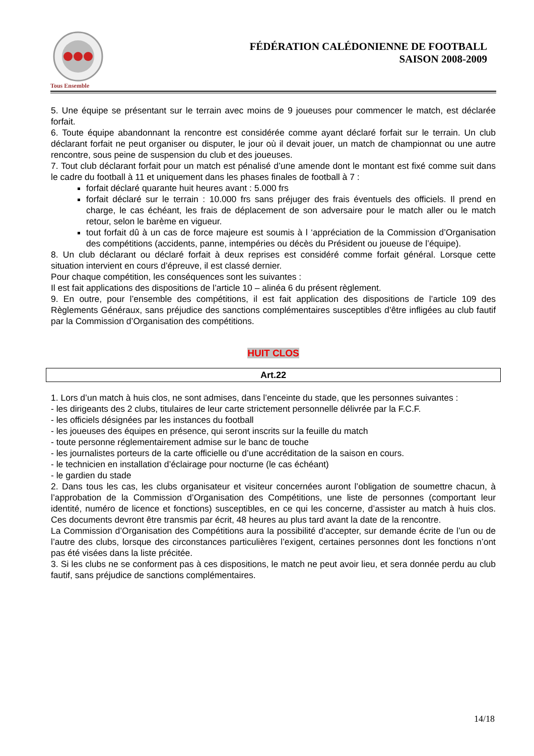Tous Ensemble
FÉDÉRATION CALÉDONIENNE DE FOOTBALL
SAISON 2008-2009
5. Une équipe se présentant sur le terrain avec moins de 9 joueuses pour commencer le match, est déclarée forfait.
6. Toute équipe abandonnant la rencontre est considérée comme ayant déclaré forfait sur le terrain. Un club déclarant forfait ne peut organiser ou disputer, le jour où il devait jouer, un match de championnat ou une autre rencontre, sous peine de suspension du club et des joueuses.
7. Tout club déclarant forfait pour un match est pénalisé d’une amende dont le montant est fixé comme suit dans le cadre du football à 11 et uniquement dans les phases finales de football à 7 :
forfait déclaré quarante huit heures avant : 5.000 frs
forfait déclaré sur le terrain : 10.000 frs sans préjuger des frais éventuels des officiels. Il prend en charge, le cas échéant, les frais de déplacement de son adversaire pour le match aller ou le match retour, selon le barème en vigueur.
tout forfait dû à un cas de force majeure est soumis à l ‘appréciation de la Commission d’Organisation des compétitions (accidents, panne, intempéries ou décès du Président ou joueuse de l’équipe).
8. Un club déclarant ou déclaré forfait à deux reprises est considéré comme forfait général. Lorsque cette situation intervient en cours d’épreuve, il est classé dernier.
Pour chaque compétition, les conséquences sont les suivantes :
Il est fait applications des dispositions de l’article 10 – alinéa 6 du présent règlement.
9. En outre, pour l’ensemble des compétitions, il est fait application des dispositions de l’article 109 des Règlements Généraux, sans préjudice des sanctions complémentaires susceptibles d’être infligées au club fautif par la Commission d’Organisation des compétitions.
HUIT CLOS
Art.22
1. Lors d’un match à huis clos, ne sont admises, dans l’enceinte du stade, que les personnes suivantes :
- les dirigeants des 2 clubs, titulaires de leur carte strictement personnelle délivrée par la F.C.F.
- les officiels désignées par les instances du football
- les joueuses des équipes en présence, qui seront inscrits sur la feuille du match
- toute personne réglementairement admise sur le banc de touche
- les journalistes porteurs de la carte officielle ou d’une accréditation de la saison en cours.
- le technicien en installation d’éclairage pour nocturne (le cas échéant)
- le gardien du stade
2. Dans tous les cas, les clubs organisateur et visiteur concernées auront l’obligation de soumettre chacun, à l’approbation de la Commission d’Organisation des Compétitions, une liste de personnes (comportant leur identité, numéro de licence et fonctions) susceptibles, en ce qui les concerne, d’assister au match à huis clos. Ces documents devront être transmis par écrit, 48 heures au plus tard avant la date de la rencontre.
La Commission d’Organisation des Compétitions aura la possibilité d’accepter, sur demande écrite de l’un ou de l’autre des clubs, lorsque des circonstances particulières l’exigent, certaines personnes dont les fonctions n’ont pas été visées dans la liste précitée.
3. Si les clubs ne se conforment pas à ces dispositions, le match ne peut avoir lieu, et sera donnée perdu au club fautif, sans préjudice de sanctions complémentaires.
14/18